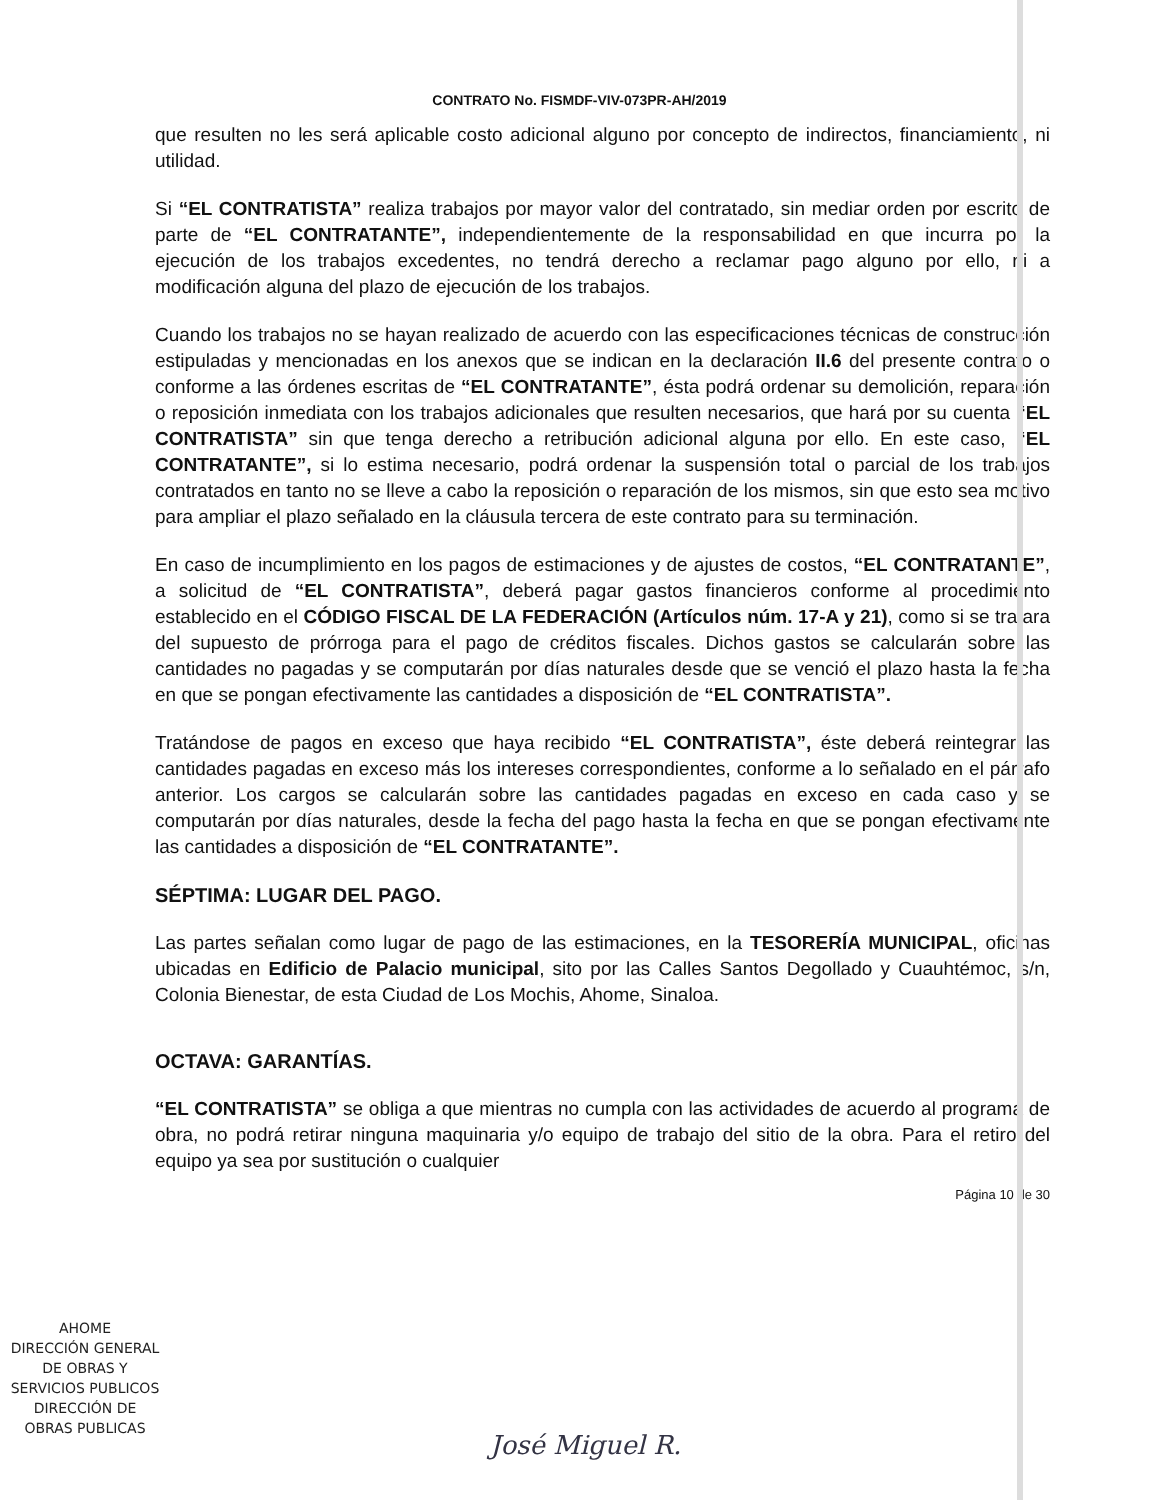CONTRATO No. FISMDF-VIV-073PR-AH/2019
que resulten no les será aplicable costo adicional alguno por concepto de indirectos, financiamiento, ni utilidad.
Si “EL CONTRATISTA” realiza trabajos por mayor valor del contratado, sin mediar orden por escrito de parte de “EL CONTRATANTE”, independientemente de la responsabilidad en que incurra por la ejecución de los trabajos excedentes, no tendrá derecho a reclamar pago alguno por ello, ni a modificación alguna del plazo de ejecución de los trabajos.
Cuando los trabajos no se hayan realizado de acuerdo con las especificaciones técnicas de construcción estipuladas y mencionadas en los anexos que se indican en la declaración II.6 del presente contrato o conforme a las órdenes escritas de “EL CONTRATANTE”, ésta podrá ordenar su demolición, reparación o reposición inmediata con los trabajos adicionales que resulten necesarios, que hará por su cuenta “EL CONTRATISTA” sin que tenga derecho a retribución adicional alguna por ello. En este caso, “EL CONTRATANTE”, si lo estima necesario, podrá ordenar la suspensión total o parcial de los trabajos contratados en tanto no se lleve a cabo la reposición o reparación de los mismos, sin que esto sea motivo para ampliar el plazo señalado en la cláusula tercera de este contrato para su terminación.
En caso de incumplimiento en los pagos de estimaciones y de ajustes de costos, “EL CONTRATANTE”, a solicitud de “EL CONTRATISTA”, deberá pagar gastos financieros conforme al procedimiento establecido en el CÓDIGO FISCAL DE LA FEDERACIÓN (Artículos núm. 17-A y 21), como si se tratara del supuesto de prórroga para el pago de créditos fiscales. Dichos gastos se calcularán sobre las cantidades no pagadas y se computarán por días naturales desde que se venció el plazo hasta la fecha en que se pongan efectivamente las cantidades a disposición de “EL CONTRATISTA”.
Tratándose de pagos en exceso que haya recibido “EL CONTRATISTA”, éste deberá reintegrar las cantidades pagadas en exceso más los intereses correspondientes, conforme a lo señalado en el párrafo anterior. Los cargos se calcularán sobre las cantidades pagadas en exceso en cada caso y se computarán por días naturales, desde la fecha del pago hasta la fecha en que se pongan efectivamente las cantidades a disposición de “EL CONTRATANTE”.
SÉPTIMA: LUGAR DEL PAGO.
Las partes señalan como lugar de pago de las estimaciones, en la TESORERÍA MUNICIPAL, oficinas ubicadas en Edificio de Palacio municipal, sito por las Calles Santos Degollado y Cuauhtémoc, s/n, Colonia Bienestar, de esta Ciudad de Los Mochis, Ahome, Sinaloa.
OCTAVA: GARANTÍAS.
“EL CONTRATISTA” se obliga a que mientras no cumpla con las actividades de acuerdo al programa de obra, no podrá retirar ninguna maquinaria y/o equipo de trabajo del sitio de la obra. Para el retiro del equipo ya sea por sustitución o cualquier
Página 10 de 30
AHOME
DIRECCIÓN GENERAL
DE OBRAS Y
SERVICIOS PUBLICOS
DIRECCIÓN DE
OBRAS PUBLICAS
José Miguel R.